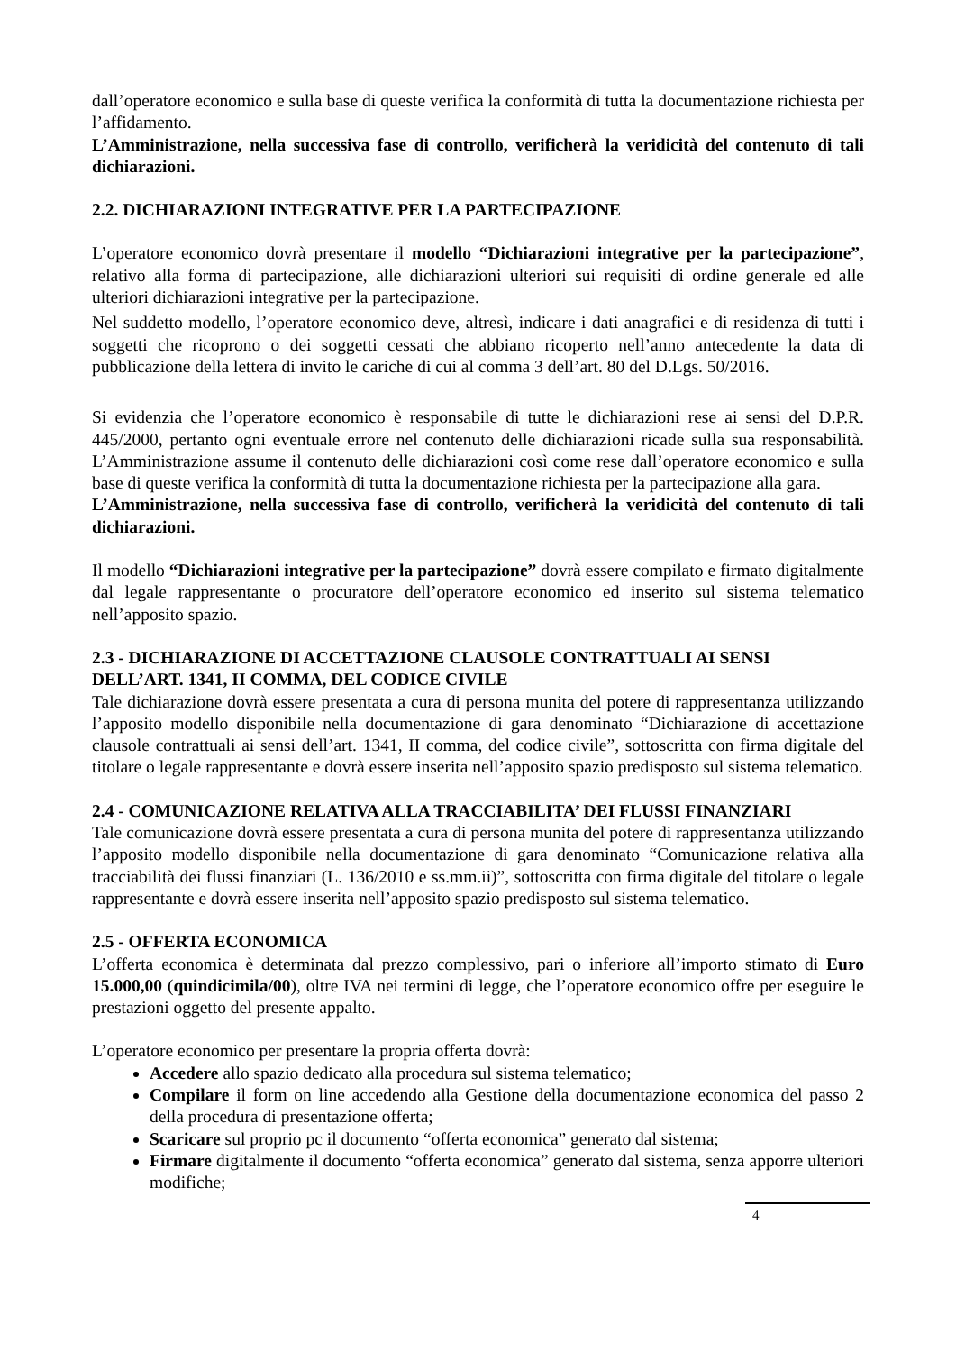dall’operatore economico e sulla base di queste verifica la conformità di tutta la documentazione richiesta per l’affidamento.
L’Amministrazione, nella successiva fase di controllo, verificherà la veridicità del contenuto di tali dichiarazioni.
2.2. DICHIARAZIONI INTEGRATIVE PER LA PARTECIPAZIONE
L’operatore economico dovrà presentare il modello “Dichiarazioni integrative per la partecipazione”, relativo alla forma di partecipazione, alle dichiarazioni ulteriori sui requisiti di ordine generale ed alle ulteriori dichiarazioni integrative per la partecipazione.
Nel suddetto modello, l’operatore economico deve, altresì, indicare i dati anagrafici e di residenza di tutti i soggetti che ricoprono o dei soggetti cessati che abbiano ricoperto nell’anno antecedente la data di pubblicazione della lettera di invito le cariche di cui al comma 3 dell’art. 80 del D.Lgs. 50/2016.
Si evidenzia che l’operatore economico è responsabile di tutte le dichiarazioni rese ai sensi del D.P.R. 445/2000, pertanto ogni eventuale errore nel contenuto delle dichiarazioni ricade sulla sua responsabilità. L’Amministrazione assume il contenuto delle dichiarazioni così come rese dall’operatore economico e sulla base di queste verifica la conformità di tutta la documentazione richiesta per la partecipazione alla gara.
L’Amministrazione, nella successiva fase di controllo, verificherà la veridicità del contenuto di tali dichiarazioni.
Il modello “Dichiarazioni integrative per la partecipazione” dovrà essere compilato e firmato digitalmente dal legale rappresentante o procuratore dell’operatore economico ed inserito sul sistema telematico nell’apposito spazio.
2.3 - DICHIARAZIONE DI ACCETTAZIONE CLAUSOLE CONTRATTUALI AI SENSI DELL’ART. 1341, II COMMA, DEL CODICE CIVILE
Tale dichiarazione dovrà essere presentata a cura di persona munita del potere di rappresentanza utilizzando l’apposito modello disponibile nella documentazione di gara denominato “Dichiarazione di accettazione clausole contrattuali ai sensi dell’art. 1341, II comma, del codice civile”, sottoscritta con firma digitale del titolare o legale rappresentante e dovrà essere inserita nell’apposito spazio predisposto sul sistema telematico.
2.4 - COMUNICAZIONE RELATIVA ALLA TRACCIABILITA’ DEI FLUSSI FINANZIARI
Tale comunicazione dovrà essere presentata a cura di persona munita del potere di rappresentanza utilizzando l’apposito modello disponibile nella documentazione di gara denominato “Comunicazione relativa alla tracciabilità dei flussi finanziari (L. 136/2010 e ss.mm.ii)”, sottoscritta con firma digitale del titolare o legale rappresentante e dovrà essere inserita nell’apposito spazio predisposto sul sistema telematico.
2.5 - OFFERTA ECONOMICA
L’offerta economica è determinata dal prezzo complessivo, pari o inferiore all’importo stimato di Euro 15.000,00 (quindicimila/00), oltre IVA nei termini di legge, che l’operatore economico offre per eseguire le prestazioni oggetto del presente appalto.
L’operatore economico per presentare la propria offerta dovrà:
Accedere allo spazio dedicato alla procedura sul sistema telematico;
Compilare il form on line accedendo alla Gestione della documentazione economica del passo 2 della procedura di presentazione offerta;
Scaricare sul proprio pc il documento “offerta economica” generato dal sistema;
Firmare digitalmente il documento “offerta economica” generato dal sistema, senza apporre ulteriori modifiche;
4